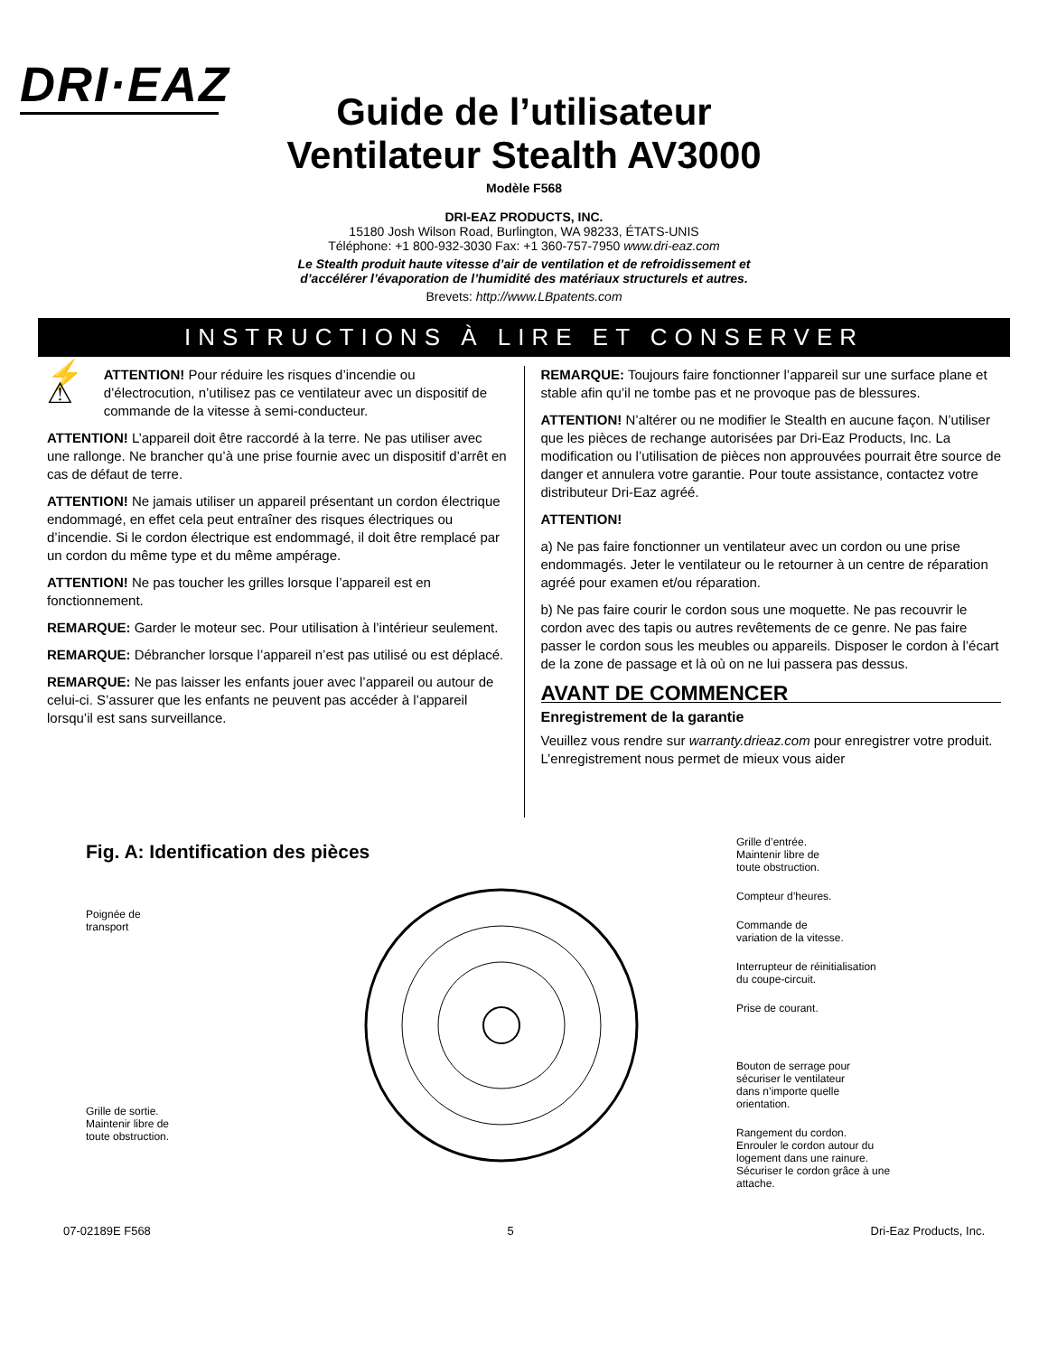DRI·EAZ
Guide de l’utilisateur
Ventilateur Stealth AV3000
Modèle F568
DRI-EAZ PRODUCTS, INC.
15180 Josh Wilson Road, Burlington, WA 98233, ÉTATS-UNIS
Téléphone: +1 800-932-3030 Fax: +1 360-757-7950 www.dri-eaz.com
Le Stealth produit haute vitesse d’air de ventilation et de refroidissement et
d’accélérer l’évaporation de l’humidité des matériaux structurels et autres.
Brevets: http://www.LBpatents.com
INSTRUCTIONS À LIRE ET CONSERVER
⚡ ⚠
ATTENTION! Pour réduire les risques d’incendie ou d’électrocution, n’utilisez pas ce ventilateur avec un dispositif de commande de la vitesse à semi-conducteur.
ATTENTION! L’appareil doit être raccordé à la terre. Ne pas utiliser avec une rallonge. Ne brancher qu’à une prise fournie avec un dispositif d’arrêt en cas de défaut de terre.
ATTENTION! Ne jamais utiliser un appareil présentant un cordon électrique endommagé, en effet cela peut entraîner des risques électriques ou d’incendie. Si le cordon électrique est endommagé, il doit être remplacé par un cordon du même type et du même ampérage.
ATTENTION! Ne pas toucher les grilles lorsque l’appareil est en fonctionnement.
REMARQUE: Garder le moteur sec. Pour utilisation à l’intérieur seulement.
REMARQUE: Débrancher lorsque l’appareil n’est pas utilisé ou est déplacé.
REMARQUE: Ne pas laisser les enfants jouer avec l’appareil ou autour de celui-ci. S’assurer que les enfants ne peuvent pas accéder à l’appareil lorsqu’il est sans surveillance.
REMARQUE: Toujours faire fonctionner l’appareil sur une surface plane et stable afin qu’il ne tombe pas et ne provoque pas de blessures.
ATTENTION! N’altérer ou ne modifier le Stealth en aucune façon. N’utiliser que les pièces de rechange autorisées par Dri-Eaz Products, Inc. La modification ou l’utilisation de pièces non approuvées pourrait être source de danger et annulera votre garantie. Pour toute assistance, contactez votre distributeur Dri-Eaz agréé.
ATTENTION!
a) Ne pas faire fonctionner un ventilateur avec un cordon ou une prise endommagés. Jeter le ventilateur ou le retourner à un centre de réparation agréé pour examen et/ou réparation.
b) Ne pas faire courir le cordon sous une moquette. Ne pas recouvrir le cordon avec des tapis ou autres revêtements de ce genre. Ne pas faire passer le cordon sous les meubles ou appareils. Disposer le cordon à l’écart de la zone de passage et là où on ne lui passera pas dessus.
AVANT DE COMMENCER
Enregistrement de la garantie
Veuillez vous rendre sur warranty.drieaz.com pour enregistrer votre produit. L’enregistrement nous permet de mieux vous aider
Fig. A: Identification des pièces
Poignée de
transport
Grille de sortie.
Maintenir libre de
toute obstruction.
Grille d’entrée.
Maintenir libre de
toute obstruction.
Compteur d’heures.
Commande de
variation de la vitesse.
Interrupteur de réinitialisation
du coupe-circuit.
Prise de courant.
Bouton de serrage pour
sécuriser le ventilateur
dans n’importe quelle
orientation.
Rangement du cordon.
Enrouler le cordon autour du
logement dans une rainure.
Sécuriser le cordon grâce à une
attache.
07-02189E F568 5 Dri-Eaz Products, Inc.